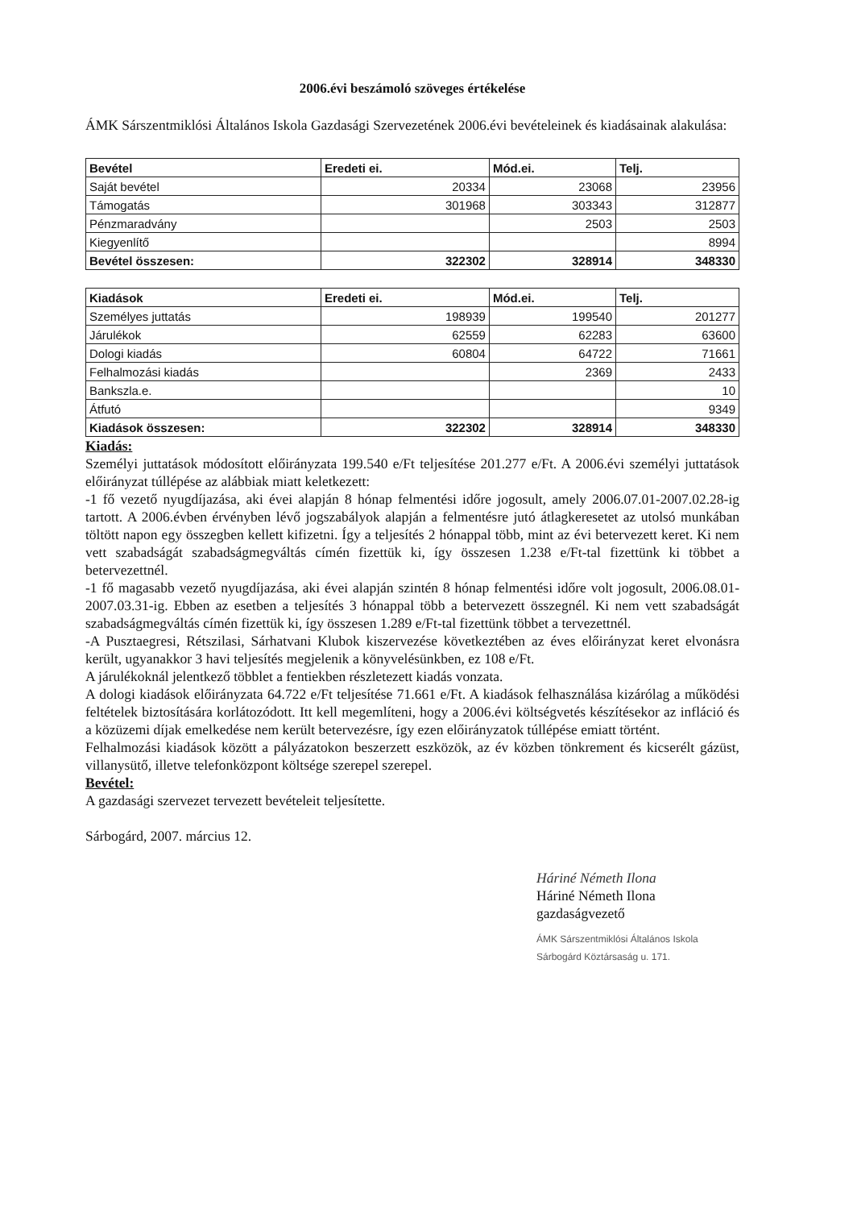2006.évi beszámoló szöveges értékelése
ÁMK Sárszentmiklósi Általános Iskola Gazdasági Szervezetének 2006.évi bevételeinek és kiadásainak alakulása:
| Bevétel | Eredeti ei. | Mód.ei. | Telj. |
| --- | --- | --- | --- |
| Saját bevétel | 20334 | 23068 | 23956 |
| Támogatás | 301968 | 303343 | 312877 |
| Pénzmaradvány | | 2503 | 2503 |
| Kiegyenlítő | | | 8994 |
| Bevétel összesen: | 322302 | 328914 | 348330 |
| Kiadások | Eredeti ei. | Mód.ei. | Telj. |
| --- | --- | --- | --- |
| Személyes juttatás | 198939 | 199540 | 201277 |
| Járulékok | 62559 | 62283 | 63600 |
| Dologi kiadás | 60804 | 64722 | 71661 |
| Felhalmozási kiadás | | 2369 | 2433 |
| Bankszla.e. | | | 10 |
| Átfutó | | | 9349 |
| Kiadások összesen: | 322302 | 328914 | 348330 |
Kiadás:
Személyi juttatások módosított előirányzata 199.540 e/Ft teljesítése 201.277 e/Ft. A 2006.évi személyi juttatások előirányzat túllépése az alábbiak miatt keletkezett:
-1 fő vezető nyugdíjazása, aki évei alapján 8 hónap felmentési időre jogosult, amely 2006.07.01-2007.02.28-ig tartott. A 2006.évben érvényben lévő jogszabályok alapján a felmentésre jutó átlagkeresetet az utolsó munkában töltött napon egy összegben kellett kifizetni. Így a teljesítés 2 hónappal több, mint az évi betervezett keret. Ki nem vett szabadságát szabadságmegváltás címén fizettük ki, így összesen 1.238 e/Ft-tal fizettünk ki többet a betervezettnél.
-1 fő magasabb vezető nyugdíjazása, aki évei alapján szintén 8 hónap felmentési időre volt jogosult, 2006.08.01-2007.03.31-ig. Ebben az esetben a teljesítés 3 hónappal több a betervezett összegnél. Ki nem vett szabadságát szabadságmegváltás címén fizettük ki, így összesen 1.289 e/Ft-tal fizettünk többet a tervezettnél.
-A Pusztaegresi, Rétszilasi, Sárhatvani Klubok kiszervezése következtében az éves előirányzat keret elvonásra került, ugyanakkor 3 havi teljesítés megjelenik a könyvelésünkben, ez 108 e/Ft.
A járulékoknál jelentkező többlet a fentiekben részletezett kiadás vonzata.
A dologi kiadások előirányzata 64.722 e/Ft teljesítése 71.661 e/Ft. A kiadások felhasználása kizárólag a működési feltételek biztosítására korlátozódott. Itt kell megemlíteni, hogy a 2006.évi költségvetés készítésekor az infláció és a közüzemi díjak emelkedése nem került betervezésre, így ezen előirányzatok túllépése emiatt történt.
Felhalmozási kiadások között a pályázatokon beszerzett eszközök, az év közben tönkrement és kicserélt gázüst, villanysütő, illetve telefonközpont költsége szerepel szerepel.
Bevétel:
A gazdasági szervezet tervezett bevételeit teljesítette.
Sárbogárd, 2007. március 12.
Háriné Németh Ilona
Háriné Németh Ilona
gazdaságvezető
ÁMK Sárszentmiklósi Általános Iskola Sárbogárd Köztársaság u. 171.